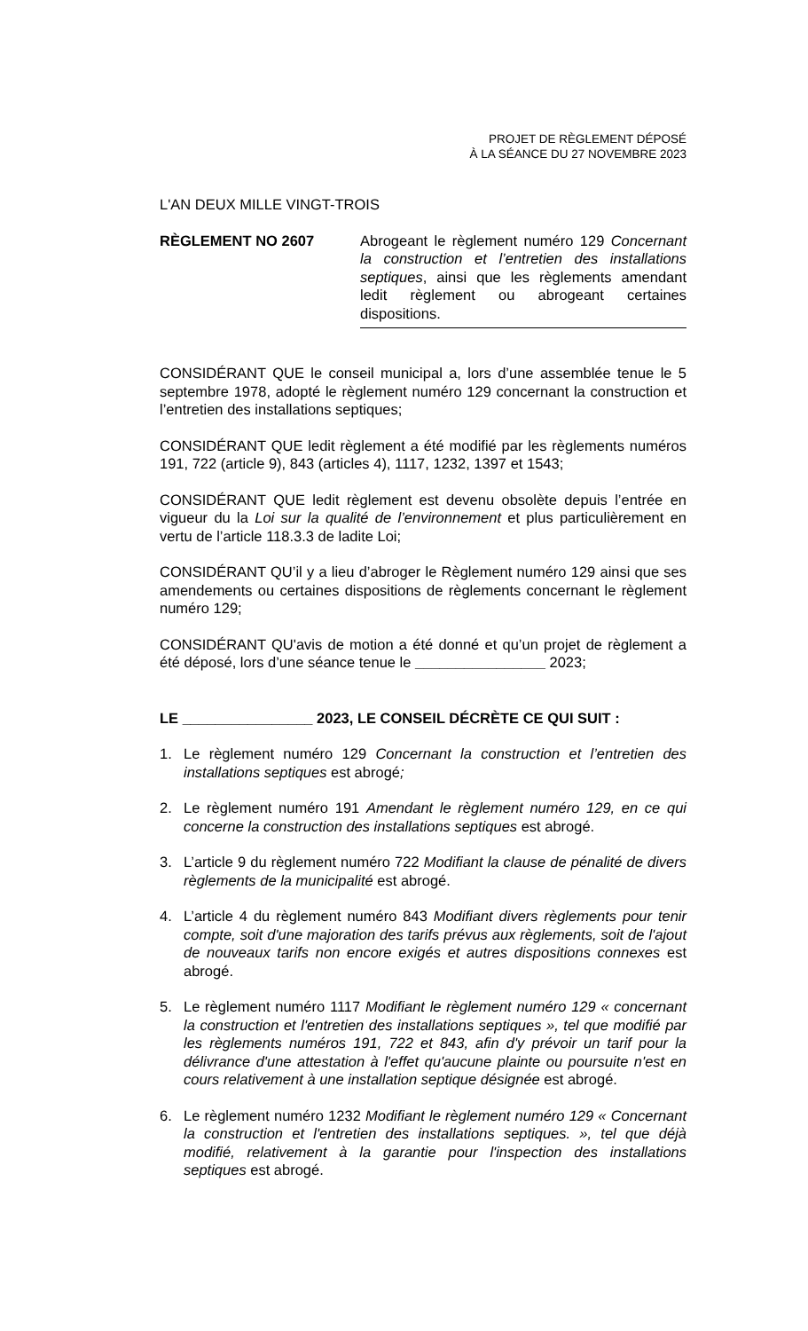PROJET DE RÈGLEMENT DÉPOSÉ
À LA SÉANCE DU 27 NOVEMBRE 2023
L'AN DEUX MILLE VINGT-TROIS
RÈGLEMENT NO 2607 Abrogeant le règlement numéro 129 Concernant la construction et l’entretien des installations septiques, ainsi que les règlements amendant ledit règlement ou abrogeant certaines dispositions.
CONSIDÉRANT QUE le conseil municipal a, lors d’une assemblée tenue le 5 septembre 1978, adopté le règlement numéro 129 concernant la construction et l’entretien des installations septiques;
CONSIDÉRANT QUE ledit règlement a été modifié par les règlements numéros 191, 722 (article 9), 843 (articles 4), 1117, 1232, 1397 et 1543;
CONSIDÉRANT QUE ledit règlement est devenu obsolète depuis l’entrée en vigueur du la Loi sur la qualité de l’environnement et plus particulièrement en vertu de l’article 118.3.3 de ladite Loi;
CONSIDÉRANT QU’il y a lieu d’abroger le Règlement numéro 129 ainsi que ses amendements ou certaines dispositions de règlements concernant le règlement numéro 129;
CONSIDÉRANT QU'avis de motion a été donné et qu’un projet de règlement a été déposé, lors d’une séance tenue le ________________ 2023;
LE ________________ 2023, LE CONSEIL DÉCRÈTE CE QUI SUIT :
1. Le règlement numéro 129 Concernant la construction et l’entretien des installations septiques est abrogé;
2. Le règlement numéro 191 Amendant le règlement numéro 129, en ce qui concerne la construction des installations septiques est abrogé.
3. L’article 9 du règlement numéro 722 Modifiant la clause de pénalité de divers règlements de la municipalité est abrogé.
4. L’article 4 du règlement numéro 843 Modifiant divers règlements pour tenir compte, soit d'une majoration des tarifs prévus aux règlements, soit de l'ajout de nouveaux tarifs non encore exigés et autres dispositions connexes est abrogé.
5. Le règlement numéro 1117 Modifiant le règlement numéro 129 « concernant la construction et l'entretien des installations septiques », tel que modifié par les règlements numéros 191, 722 et 843, afin d'y prévoir un tarif pour la délivrance d'une attestation à l'effet qu'aucune plainte ou poursuite n'est en cours relativement à une installation septique désignée est abrogé.
6. Le règlement numéro 1232 Modifiant le règlement numéro 129 « Concernant la construction et l'entretien des installations septiques. », tel que déjà modifié, relativement à la garantie pour l'inspection des installations septiques est abrogé.